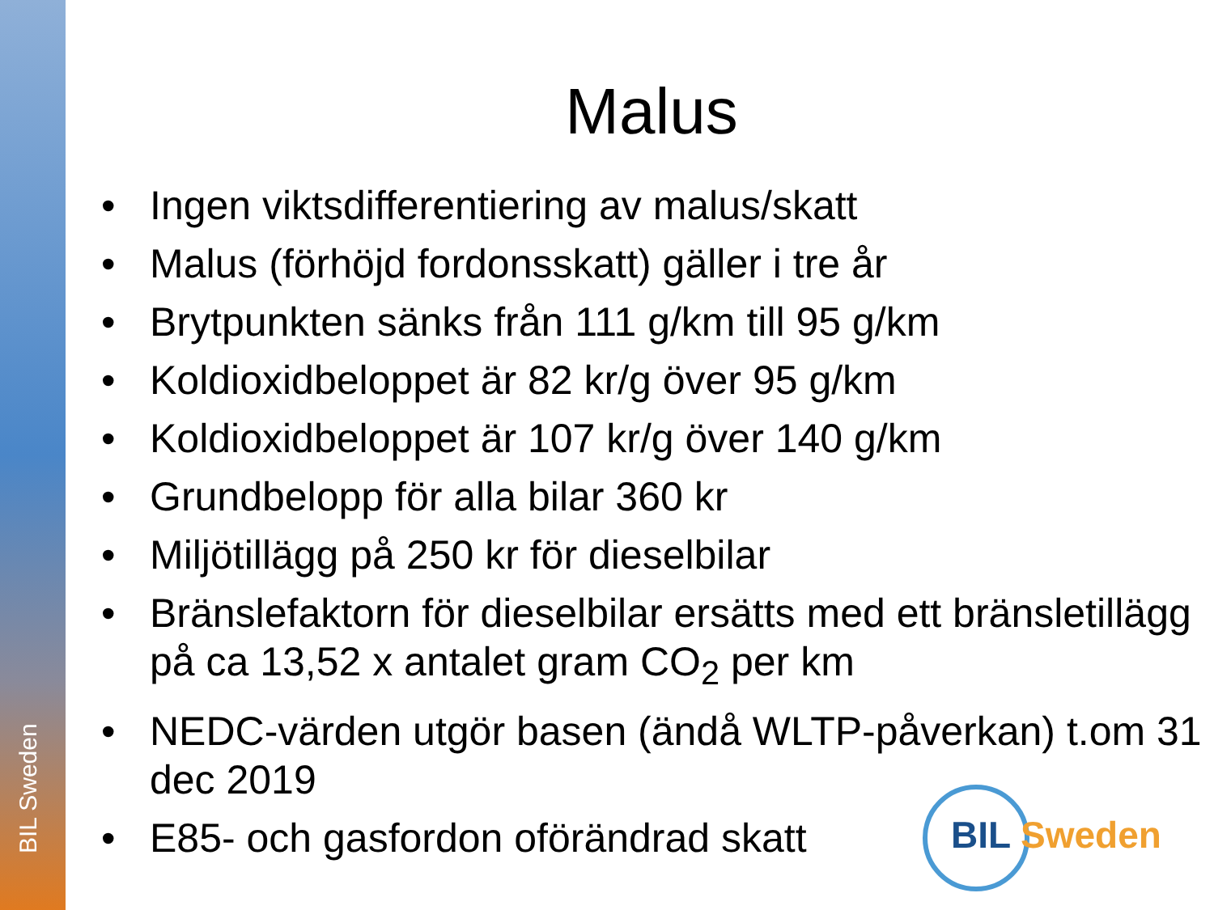BIL Sweden
Malus
• Ingen viktsdifferentiering av malus/skatt
• Malus (förhöjd fordonsskatt) gäller i tre år
• Brytpunkten sänks från 111 g/km till 95 g/km
• Koldioxidbeloppet är 82 kr/g över 95 g/km
• Koldioxidbeloppet är 107 kr/g över 140 g/km
• Grundbelopp för alla bilar 360 kr
• Miljötillägg på 250 kr för dieselbilar
• Bränslefaktorn för dieselbilar ersätts med ett bränsletillägg på ca 13,52 x antalet gram CO<sub>2</sub> per km
• NEDC-värden utgör basen (ändå WLTP-påverkan) t.om 31 dec 2019
• E85- och gasfordon oförändrad skatt
BIL Sweden